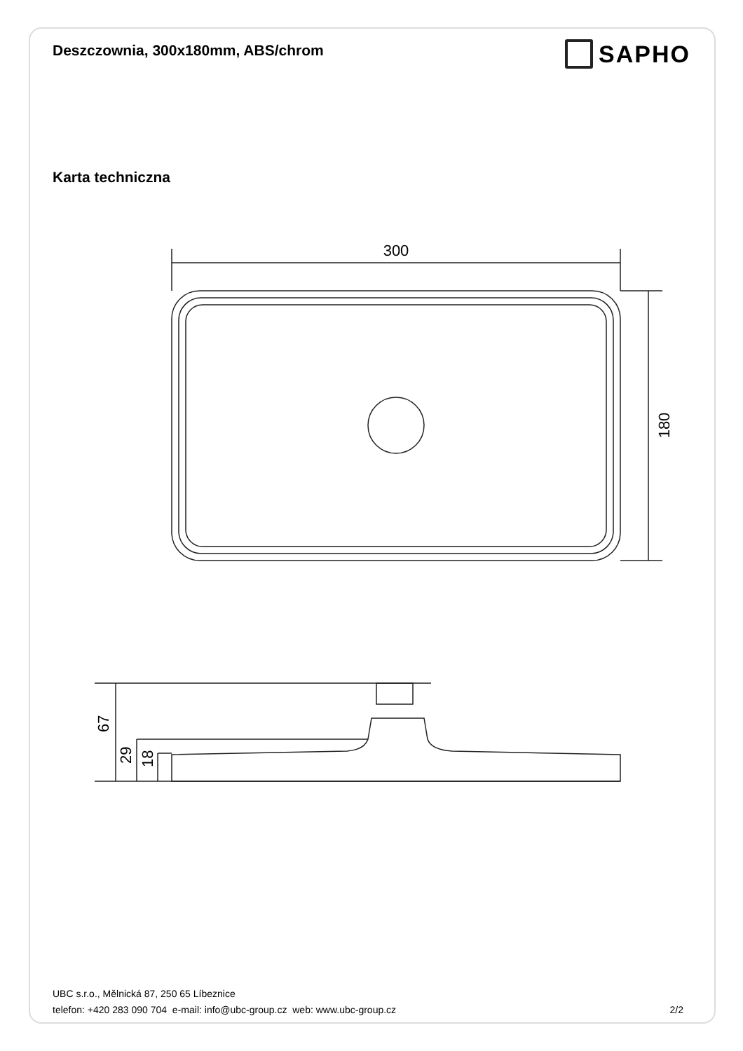Deszczownia, 300x180mm, ABS/chrom
SAPHO
Karta techniczna
300
180
67
29
18
UBC s.r.o., Mělnická 87, 250 65 Líbeznice
telefon: +420 283 090 704 e-mail: info@ubc-group.cz web: www.ubc-group.cz 2/2